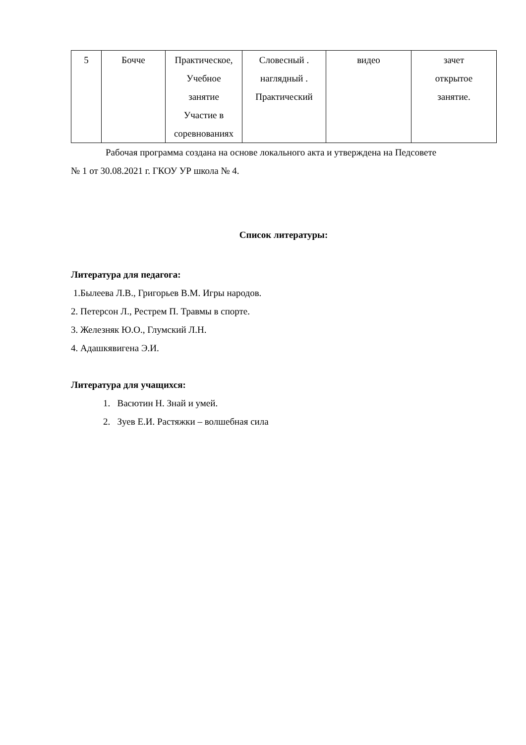| 5 | Бочче | Практическое, Учебное занятие Участие в соревнованиях | Словесный . наглядный . Практический | видео | зачет открытое занятие. |
Рабочая программа создана на основе локального акта и утверждена на Педсовете
№ 1 от 30.08.2021 г. ГКОУ УР школа № 4.
Список литературы:
Литература для педагога:
1.Былеева Л.В., Григорьев В.М. Игры народов.
2. Петерсон Л., Рестрем П. Травмы в спорте.
3. Железняк Ю.О., Глумский Л.Н.
4. Адашкявигена Э.И.
Литература для учащихся:
1. Васютин Н. Знай и умей.
2. Зуев Е.И. Растяжки – волшебная сила